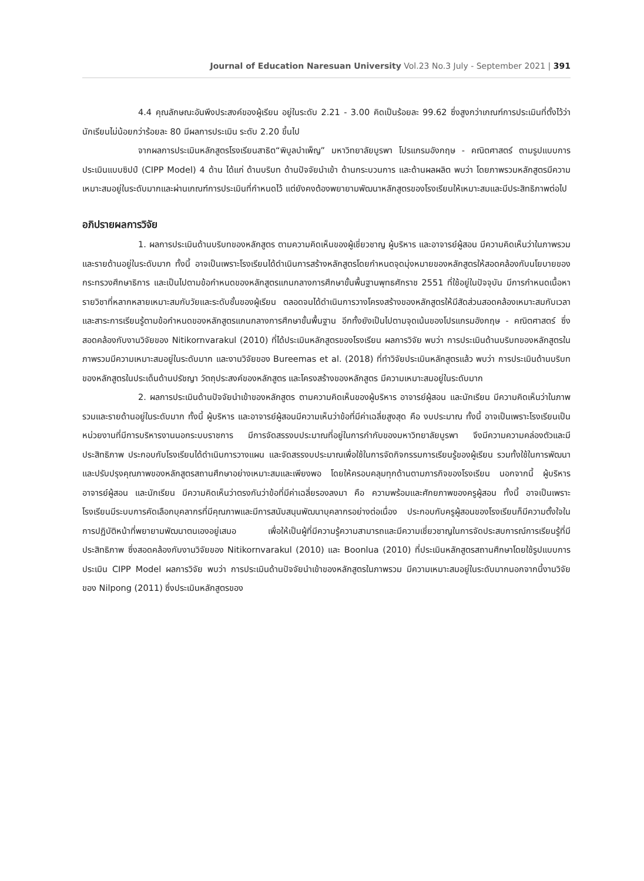Journal of Education Naresuan University Vol.23 No.3 July - September 2021 | 391
4.4 คุณลักษณะอันพึงประสงค์ของผู้เรียน อยู่ในระดับ 2.21 - 3.00 คิดเป็นร้อยละ 99.62 ซึ่งสูงกว่าเกณฑ์การประเมินที่ตั้งไว้ว่า นักเรียนไม่น้อยกว่าร้อยละ 80 มีผลการประเมิน ระดับ 2.20 ขึ้นไป
จากผลการประเมินหลักสูตรโรงเรียนสาธิต“พิบูลบำเพ็ญ” มหาวิทยาลัยบูรพา โปรแกรมอังกฤษ - คณิตศาสตร์ ตามรูปแบบการประเมินแบบซิปป์ (CIPP Model) 4 ด้าน ได้แก่ ด้านบริบท ด้านปัจจัยนำเข้า ด้านกระบวนการ และด้านผลผลิต พบว่า โดยภาพรวมหลักสูตรมีความเหมาะสมอยู่ในระดับมากและผ่านเกณฑ์การประเมินที่กำหนดไว้ แต่ยังคงต้องพยายามพัฒนาหลักสูตรของโรงเรียนให้เหมาะสมและมีประสิทธิภาพต่อไป
อภิปรายผลการวิจัย
1. ผลการประเมินด้านบริบทของหลักสูตร ตามความคิดเห็นของผู้เชี่ยวชาญ ผู้บริหาร และอาจารย์ผู้สอน มีความคิดเห็นว่าในภาพรวมและรายด้านอยู่ในระดับมาก ทั้งนี้ อาจเป็นเพราะโรงเรียนได้ดำเนินการสร้างหลักสูตรโดยกำหนดจุดมุ่งหมายของหลักสูตรให้สอดคล้องกับนโยบายของกระทรวงศึกษาธิการ และเป็นไปตามข้อกำหนดของหลักสูตรแกนกลางการศึกษาขั้นพื้นฐานพุทธศักราช 2551 ที่ใช้อยู่ในปัจจุบัน มีการกำหนดเนื้อหารายวิชาที่หลากหลายเหมาะสมกับวัยและระดับชั้นของผู้เรียน ตลอดจนได้ดำเนินการวางโครงสร้างของหลักสูตรให้มีสัดส่วนสอดคล้องเหมาะสมกับเวลา และสาระการเรียนรู้ตามข้อกำหนดของหลักสูตรแกนกลางการศึกษาขั้นพื้นฐาน อีกทั้งยังเป็นไปตามจุดเน้นของโปรแกรมอังกฤษ - คณิตศาสตร์ ซึ่งสอดคล้องกับงานวิจัยของ Nitikornvarakul (2010) ที่ได้ประเมินหลักสูตรของโรงเรียน ผลการวิจัย พบว่า การประเมินด้านบริบทของหลักสูตรในภาพรวมมีความเหมาะสมอยู่ในระดับมาก และงานวิจัยของ Bureemas et al. (2018) ที่ทำวิจัยประเมินหลักสูตรแล้ว พบว่า การประเมินด้านบริบทของหลักสูตรในประเด็นด้านปรัชญา วัตถุประสงค์ของหลักสูตร และโครงสร้างของหลักสูตร มีความเหมาะสมอยู่ในระดับมาก
2. ผลการประเมินด้านปัจจัยนำเข้าของหลักสูตร ตามความคิดเห็นของผู้บริหาร อาจารย์ผู้สอน และนักเรียน มีความคิดเห็นว่าในภาพรวมและรายด้านอยู่ในระดับมาก ทั้งนี้ ผู้บริหาร และอาจารย์ผู้สอนมีความเห็นว่าข้อที่มีค่าเฉลี่ยสูงสุด คือ งบประมาณ ทั้งนี้ อาจเป็นเพราะโรงเรียนเป็นหน่วยงานที่มีการบริหารงานนอกระบบราชการ มีการจัดสรรงบประมาณที่อยู่ในการกำกับของมหาวิทยาลัยบูรพา จึงมีความความคล่องตัวและมีประสิทธิภาพ ประกอบกับโรงเรียนได้ดำเนินการวางแผน และจัดสรรงบประมาณเพื่อใช้ในการจัดกิจกรรมการเรียนรู้ของผู้เรียน รวมทั้งใช้ในการพัฒนาและปรับปรุงคุณภาพของหลักสูตรสถานศึกษาอย่างเหมาะสมและเพียงพอ โดยให้ครอบคลุมทุกด้านตามภารกิจของโรงเรียน นอกจากนี้ ผู้บริหาร อาจารย์ผู้สอน และนักเรียน มีความคิดเห็นว่าตรงกันว่าข้อที่มีค่าเฉลี่ยรองลงมา คือ ความพร้อมและศักยภาพของครูผู้สอน ทั้งนี้ อาจเป็นเพราะโรงเรียนมีระบบการคัดเลือกบุคลากรที่มีคุณภาพและมีการสนับสนุนพัฒนาบุคลากรอย่างต่อเนื่อง ประกอบกับครูผู้สอนของโรงเรียนก็มีความตั้งใจในการปฏิบัติหน้าที่พยายามพัฒนาตนเองอยู่เสมอ เพื่อให้เป็นผู้ที่มีความรู้ความสามารถและมีความเชี่ยวชาญในการจัดประสบการณ์การเรียนรู้ที่มีประสิทธิภาพ ซึ่งสอดคล้องกับงานวิจัยของ Nitikornvarakul (2010) และ Boonlua (2010) ที่ประเมินหลักสูตรสถานศึกษาโดยใช้รูปแบบการประเมิน CIPP Model ผลการวิจัย พบว่า การประเมินด้านปัจจัยนำเข้าของหลักสูตรในภาพรวม มีความเหมาะสมอยู่ในระดับมากนอกจากนี้งานวิจัยของ Nilpong (2011) ซึ่งประเมินหลักสูตรของ